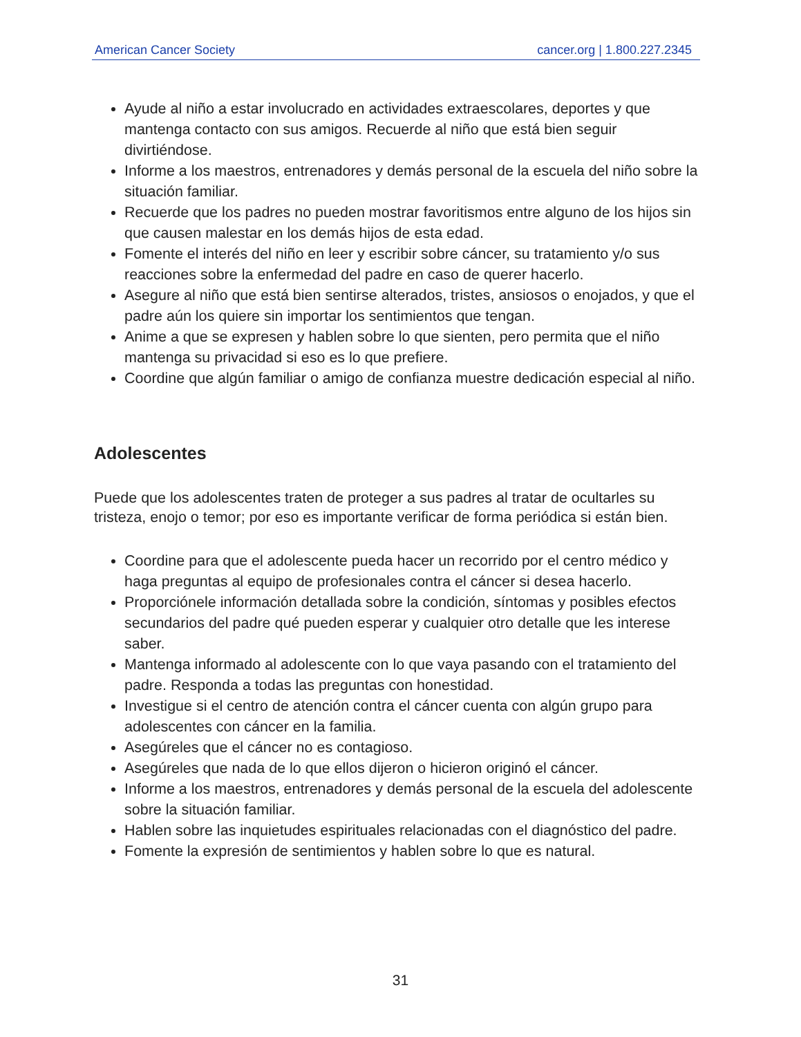American Cancer Society cancer.org | 1.800.227.2345
Ayude al niño a estar involucrado en actividades extraescolares, deportes y que mantenga contacto con sus amigos. Recuerde al niño que está bien seguir divirtiéndose.
Informe a los maestros, entrenadores y demás personal de la escuela del niño sobre la situación familiar.
Recuerde que los padres no pueden mostrar favoritismos entre alguno de los hijos sin que causen malestar en los demás hijos de esta edad.
Fomente el interés del niño en leer y escribir sobre cáncer, su tratamiento y/o sus reacciones sobre la enfermedad del padre en caso de querer hacerlo.
Asegure al niño que está bien sentirse alterados, tristes, ansiosos o enojados, y que el padre aún los quiere sin importar los sentimientos que tengan.
Anime a que se expresen y hablen sobre lo que sienten, pero permita que el niño mantenga su privacidad si eso es lo que prefiere.
Coordine que algún familiar o amigo de confianza muestre dedicación especial al niño.
Adolescentes
Puede que los adolescentes traten de proteger a sus padres al tratar de ocultarles su tristeza, enojo o temor; por eso es importante verificar de forma periódica si están bien.
Coordine para que el adolescente pueda hacer un recorrido por el centro médico y haga preguntas al equipo de profesionales contra el cáncer si desea hacerlo.
Proporciónele información detallada sobre la condición, síntomas y posibles efectos secundarios del padre qué pueden esperar y cualquier otro detalle que les interese saber.
Mantenga informado al adolescente con lo que vaya pasando con el tratamiento del padre. Responda a todas las preguntas con honestidad.
Investigue si el centro de atención contra el cáncer cuenta con algún grupo para adolescentes con cáncer en la familia.
Asegúreles que el cáncer no es contagioso.
Asegúreles que nada de lo que ellos dijeron o hicieron originó el cáncer.
Informe a los maestros, entrenadores y demás personal de la escuela del adolescente sobre la situación familiar.
Hablen sobre las inquietudes espirituales relacionadas con el diagnóstico del padre.
Fomente la expresión de sentimientos y hablen sobre lo que es natural.
31